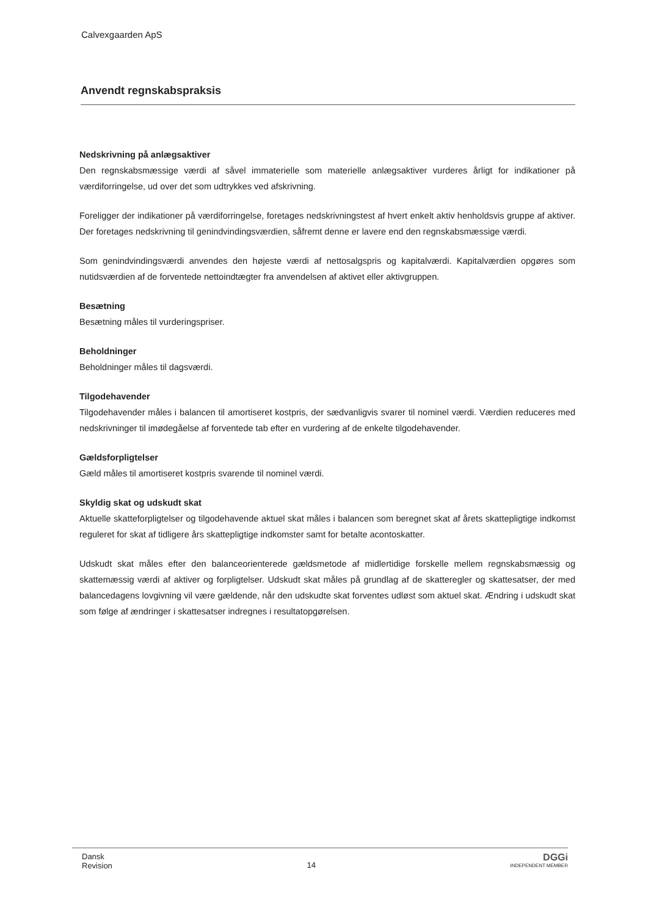Calvexgaarden ApS
Anvendt regnskabspraksis
Nedskrivning på anlægsaktiver
Den regnskabsmæssige værdi af såvel immaterielle som materielle anlægsaktiver vurderes årligt for indikationer på værdiforringelse, ud over det som udtrykkes ved afskrivning.
Foreligger der indikationer på værdiforringelse, foretages nedskrivningstest af hvert enkelt aktiv henholdsvis gruppe af aktiver. Der foretages nedskrivning til genindvindingsværdien, såfremt denne er lavere end den regnskabsmæssige værdi.
Som genindvindingsværdi anvendes den højeste værdi af nettosalgspris og kapitalværdi. Kapitalværdien opgøres som nutidsværdien af de forventede nettoindtægter fra anvendelsen af aktivet eller aktivgruppen.
Besætning
Besætning måles til vurderingspriser.
Beholdninger
Beholdninger måles til dagsværdi.
Tilgodehavender
Tilgodehavender måles i balancen til amortiseret kostpris, der sædvanligvis svarer til nominel værdi. Værdien reduceres med nedskrivninger til imødegåelse af forventede tab efter en vurdering af de enkelte tilgodehavender.
Gældsforpligtelser
Gæld måles til amortiseret kostpris svarende til nominel værdi.
Skyldig skat og udskudt skat
Aktuelle skatteforpligtelser og tilgodehavende aktuel skat måles i balancen som beregnet skat af årets skattepligtige indkomst reguleret for skat af tidligere års skattepligtige indkomster samt for betalte acontoskatter.
Udskudt skat måles efter den balanceorienterede gældsmetode af midlertidige forskelle mellem regnskabsmæssig og skattemæssig værdi af aktiver og forpligtelser. Udskudt skat måles på grundlag af de skatteregler og skattesatser, der med balancedagens lovgivning vil være gældende, når den udskudte skat forventes udløst som aktuel skat. Ændring i udskudt skat som følge af ændringer i skattesatser indregnes i resultatopgørelsen.
Dansk
Revision
14
DGGi
INDEPENDENT MEMBER